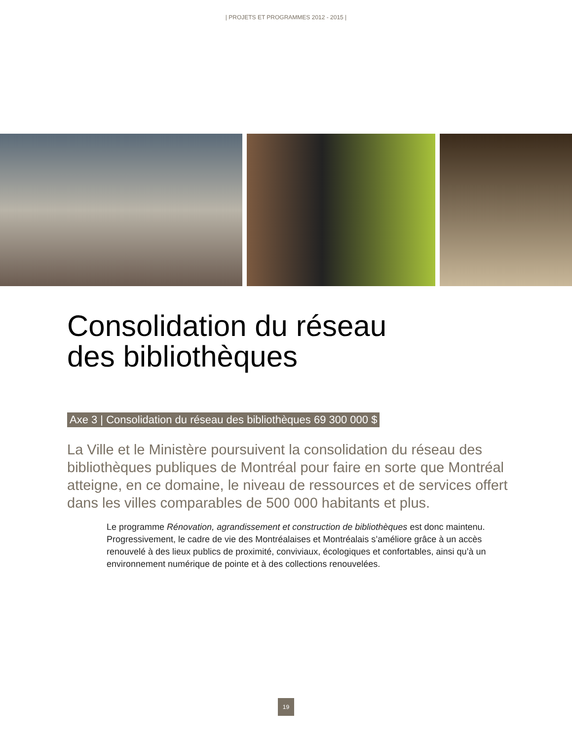| PROJETS ET PROGRAMMES 2012 - 2015 |
Consolidation du réseau
des bibliothèques
Axe 3 | Consolidation du réseau des bibliothèques 69 300 000 $
La Ville et le Ministère poursuivent la consolidation du réseau des bibliothèques publiques de Montréal pour faire en sorte que Montréal atteigne, en ce domaine, le niveau de ressources et de services offert dans les villes comparables de 500 000 habitants et plus.
Le programme Rénovation, agrandissement et construction de bibliothèques est donc maintenu. Progressivement, le cadre de vie des Montréalaises et Montréalais s’améliore grâce à un accès renouvelé à des lieux publics de proximité, conviviaux, écologiques et confortables, ainsi qu’à un environnement numérique de pointe et à des collections renouvelées.
19